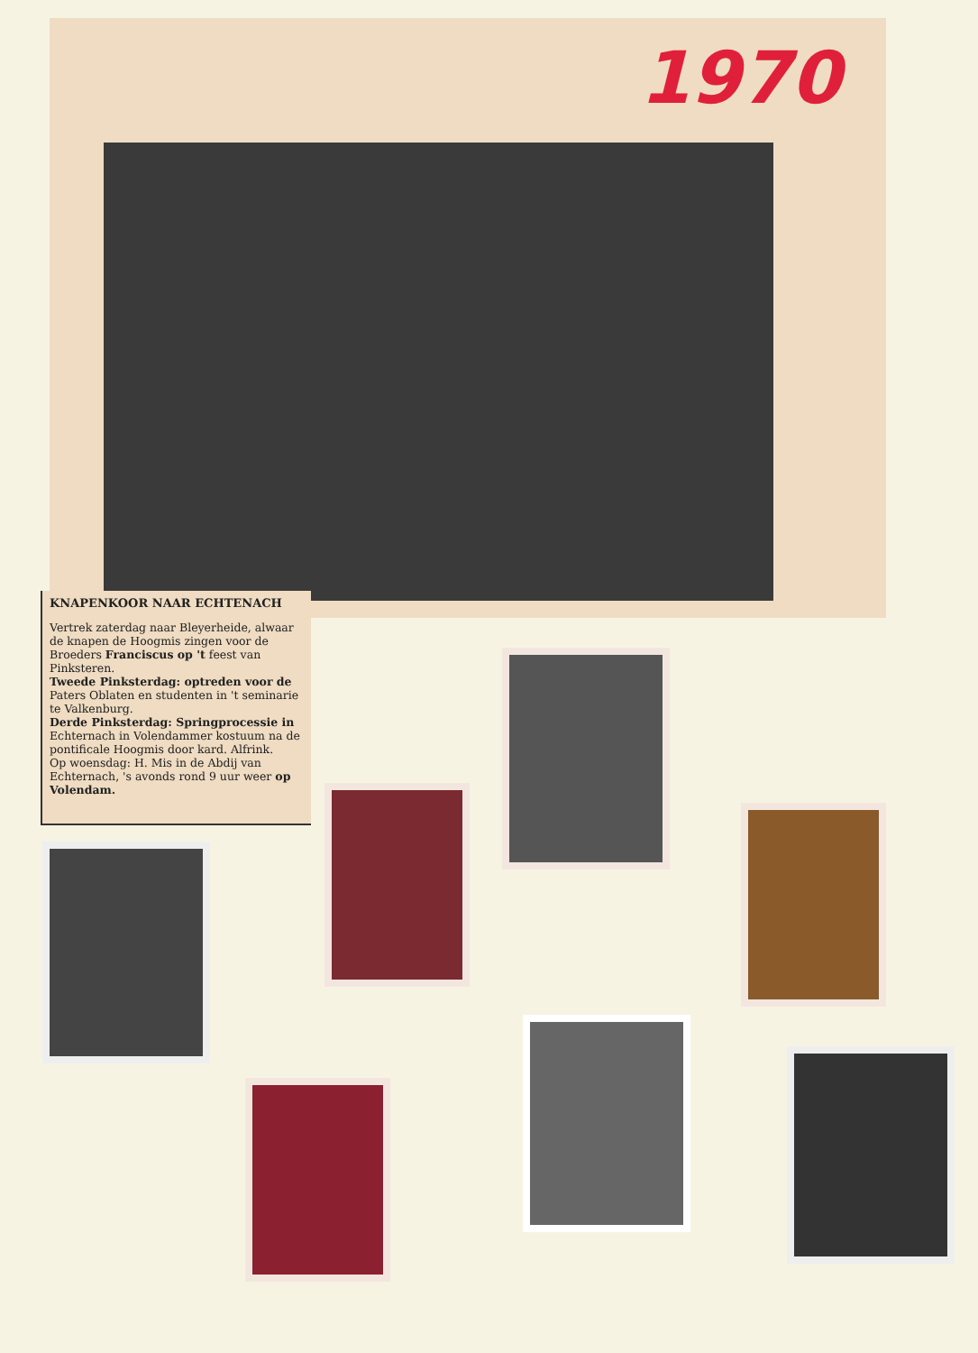1970
KNAPENKOOR NAAR ECHTENACH
Vertrek zaterdag naar Bleyerheide, alwaar de knapen de Hoogmis zingen voor de Broeders Franciscus op 't feest van Pinksteren.
Tweede Pinksterdag: optreden voor de Paters Oblaten en studenten in 't seminarie te Valkenburg.
Derde Pinksterdag: Springprocessie in Echternach in Volendammer kostuum na de pontificale Hoogmis door kard. Alfrink.
Op woensdag: H. Mis in de Abdij van Echternach, 's avonds rond 9 uur weer op Volendam.